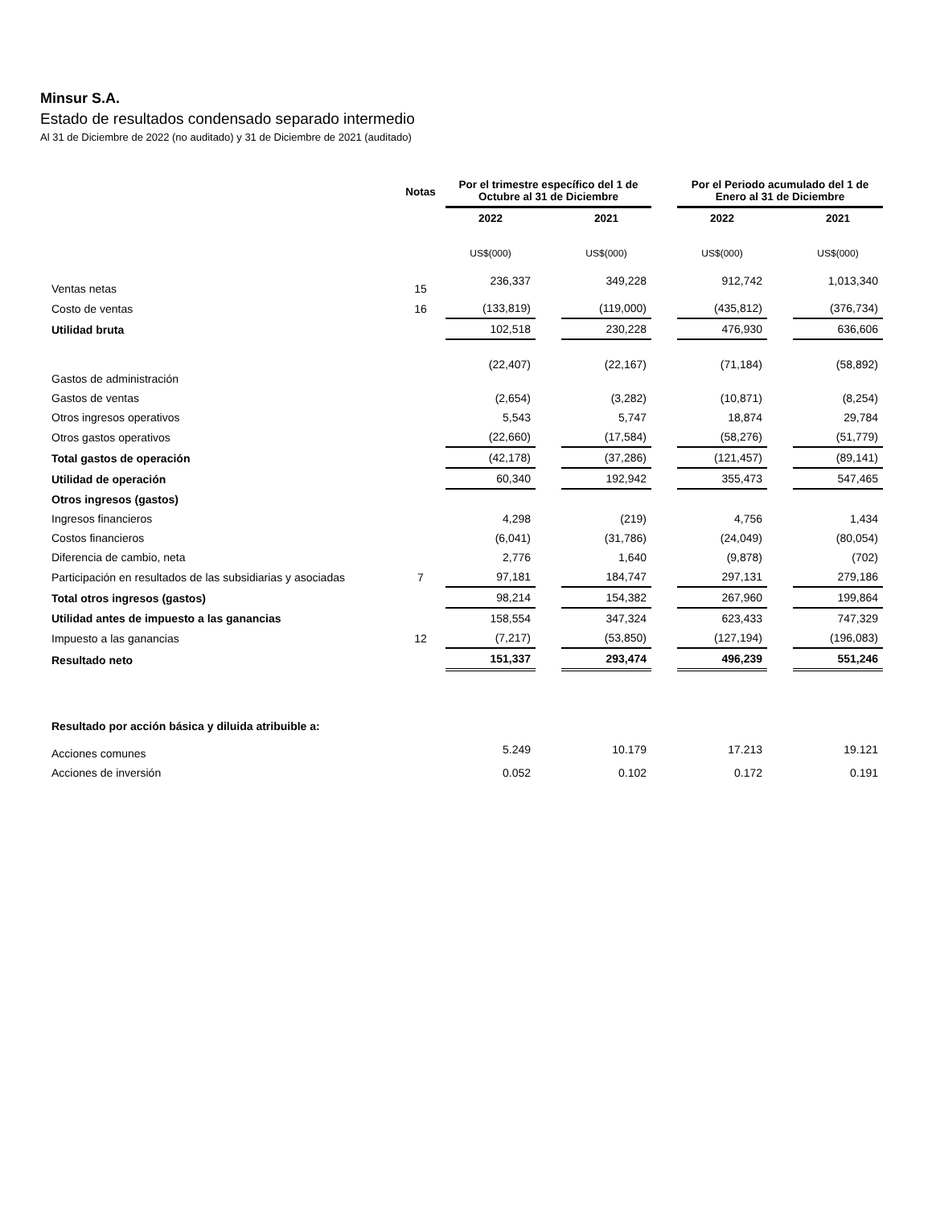Minsur S.A.
Estado de resultados condensado separado intermedio
Al 31 de Diciembre de 2022 (no auditado) y 31 de Diciembre de 2021 (auditado)
| | Notas | Por el trimestre específico del 1 de Octubre al 31 de Diciembre | | | | Por el Periodo acumulado del 1 de Enero al 31 de Diciembre | | |
| --- | --- | --- | --- | --- | --- | --- | --- | --- |
| | | 2022 | | 2021 | | 2022 | | 2021 |
| | | US$(000) | | US$(000) | | US$(000) | | US$(000) |
| Ventas netas | 15 | 236,337 | | 349,228 | | 912,742 | | 1,013,340 |
| Costo de ventas | 16 | (133,819) | | (119,000) | | (435,812) | | (376,734) |
| Utilidad bruta | | 102,518 | | 230,228 | | 476,930 | | 636,606 |
| Gastos de administración | | (22,407) | | (22,167) | | (71,184) | | (58,892) |
| Gastos de ventas | | (2,654) | | (3,282) | | (10,871) | | (8,254) |
| Otros ingresos operativos | | 5,543 | | 5,747 | | 18,874 | | 29,784 |
| Otros gastos operativos | | (22,660) | | (17,584) | | (58,276) | | (51,779) |
| Total gastos de operación | | (42,178) | | (37,286) | | (121,457) | | (89,141) |
| Utilidad de operación | | 60,340 | | 192,942 | | 355,473 | | 547,465 |
| Otros ingresos (gastos) | | | | | | | | |
| Ingresos financieros | | 4,298 | | (219) | | 4,756 | | 1,434 |
| Costos financieros | | (6,041) | | (31,786) | | (24,049) | | (80,054) |
| Diferencia de cambio, neta | | 2,776 | | 1,640 | | (9,878) | | (702) |
| Participación en resultados de las subsidiarias y asociadas | 7 | 97,181 | | 184,747 | | 297,131 | | 279,186 |
| Total otros ingresos (gastos) | | 98,214 | | 154,382 | | 267,960 | | 199,864 |
| Utilidad antes de impuesto a las ganancias | | 158,554 | | 347,324 | | 623,433 | | 747,329 |
| Impuesto a las ganancias | 12 | (7,217) | | (53,850) | | (127,194) | | (196,083) |
| Resultado neto | | 151,337 | | 293,474 | | 496,239 | | 551,246 |
| Resultado por acción básica y diluida atribuible a: | | | | | | | | |
| Acciones comunes | | 5.249 | | 10.179 | | 17.213 | | 19.121 |
| Acciones de inversión | | 0.052 | | 0.102 | | 0.172 | | 0.191 |